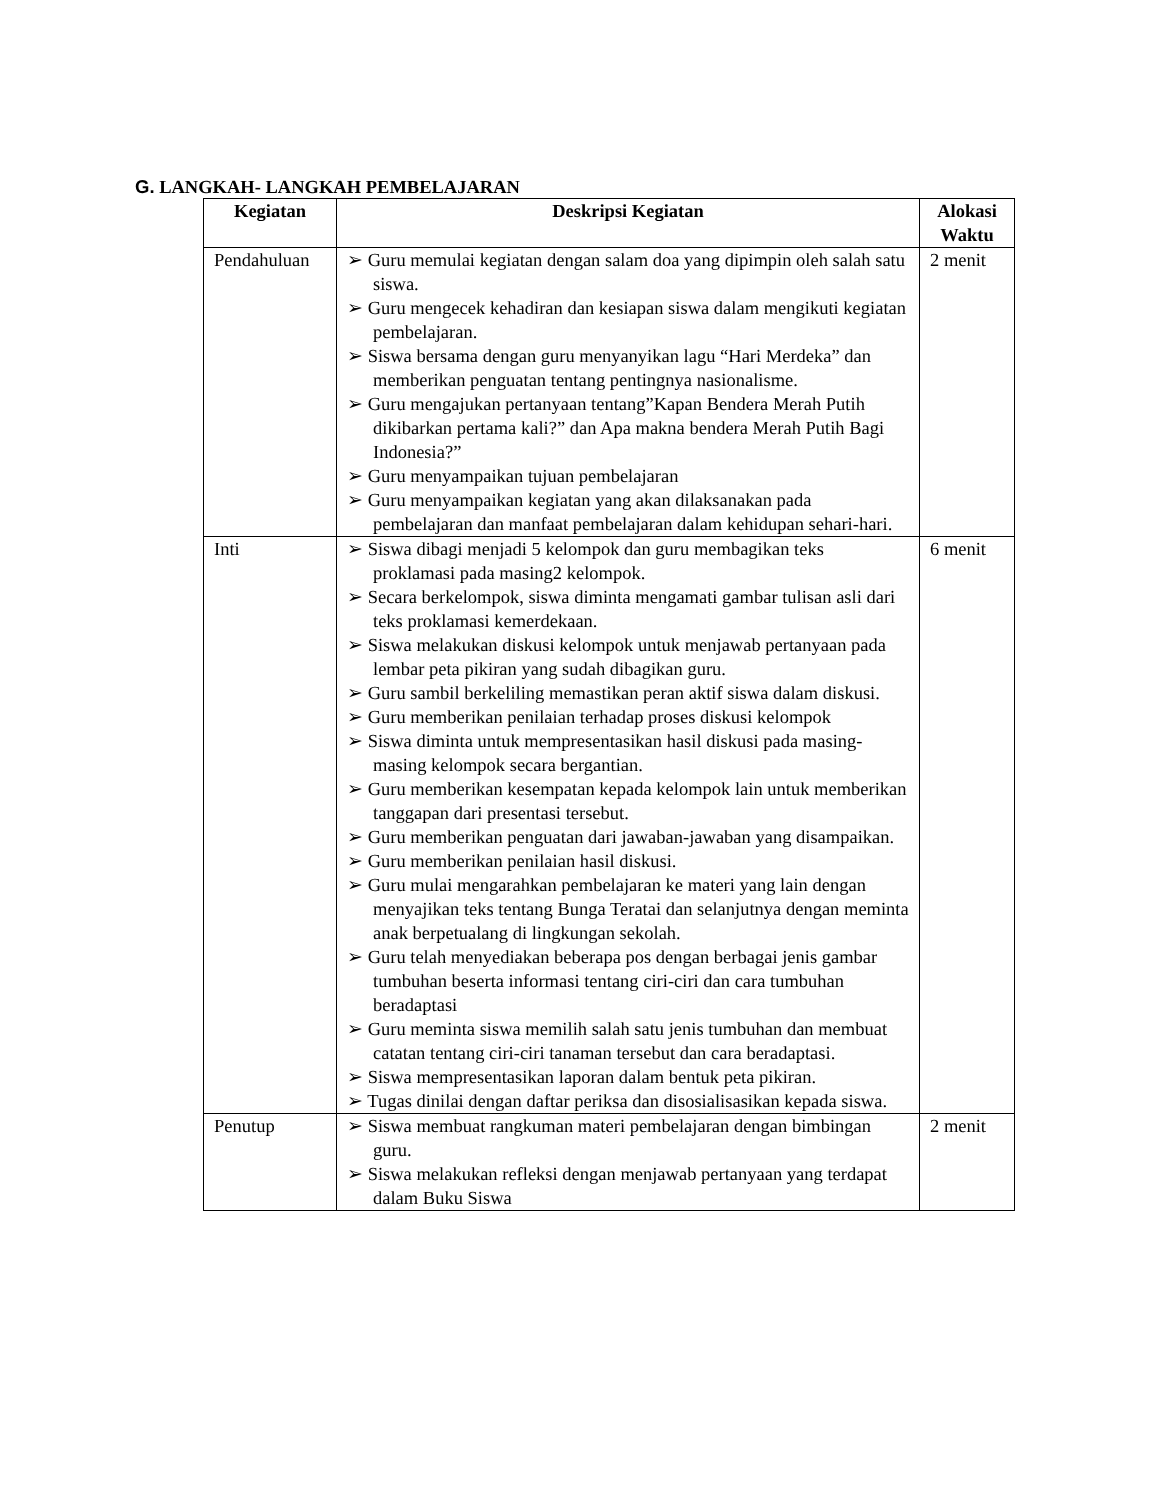G. LANGKAH- LANGKAH PEMBELAJARAN
| Kegiatan | Deskripsi Kegiatan | Alokasi Waktu |
| --- | --- | --- |
| Pendahuluan | ➢ Guru memulai kegiatan dengan salam doa yang dipimpin oleh salah satu siswa. ➢ Guru mengecek kehadiran dan kesiapan siswa dalam mengikuti kegiatan pembelajaran. ➢ Siswa bersama dengan guru menyanyikan lagu “Hari Merdeka” dan memberikan penguatan tentang pentingnya nasionalisme. ➢ Guru mengajukan pertanyaan tentang”Kapan Bendera Merah Putih dikibarkan pertama kali?” dan Apa makna bendera Merah Putih Bagi Indonesia?” ➢ Guru menyampaikan tujuan pembelajaran ➢ Guru menyampaikan kegiatan yang akan dilaksanakan pada pembelajaran dan manfaat pembelajaran dalam kehidupan sehari-hari. | 2 menit |
| Inti | ➢ Siswa dibagi menjadi 5 kelompok dan guru membagikan teks proklamasi pada masing2 kelompok. ➢ Secara berkelompok, siswa diminta mengamati gambar tulisan asli dari teks proklamasi kemerdekaan. ➢ Siswa melakukan diskusi kelompok untuk menjawab pertanyaan pada lembar peta pikiran yang sudah dibagikan guru. ➢ Guru sambil berkeliling memastikan peran aktif siswa dalam diskusi. ➢ Guru memberikan penilaian terhadap proses diskusi kelompok ➢ Siswa diminta untuk mempresentasikan hasil diskusi pada masing- masing kelompok secara bergantian. ➢ Guru memberikan kesempatan kepada kelompok lain untuk memberikan tanggapan dari presentasi tersebut. ➢ Guru memberikan penguatan dari jawaban-jawaban yang disampaikan. ➢ Guru memberikan penilaian hasil diskusi. ➢ Guru mulai mengarahkan pembelajaran ke materi yang lain dengan menyajikan teks tentang Bunga Teratai dan selanjutnya dengan meminta anak berpetualang di lingkungan sekolah. ➢ Guru telah menyediakan beberapa pos dengan berbagai jenis gambar tumbuhan beserta informasi tentang ciri-ciri dan cara tumbuhan beradaptasi ➢ Guru meminta siswa memilih salah satu jenis tumbuhan dan membuat catatan tentang ciri-ciri tanaman tersebut dan cara beradaptasi. ➢ Siswa mempresentasikan laporan dalam bentuk peta pikiran. ➢ Tugas dinilai dengan daftar periksa dan disosialisasikan kepada siswa. | 6 menit |
| Penutup | ➢ Siswa membuat rangkuman materi pembelajaran dengan bimbingan guru. ➢ Siswa melakukan refleksi dengan menjawab pertanyaan yang terdapat dalam Buku Siswa | 2 menit |